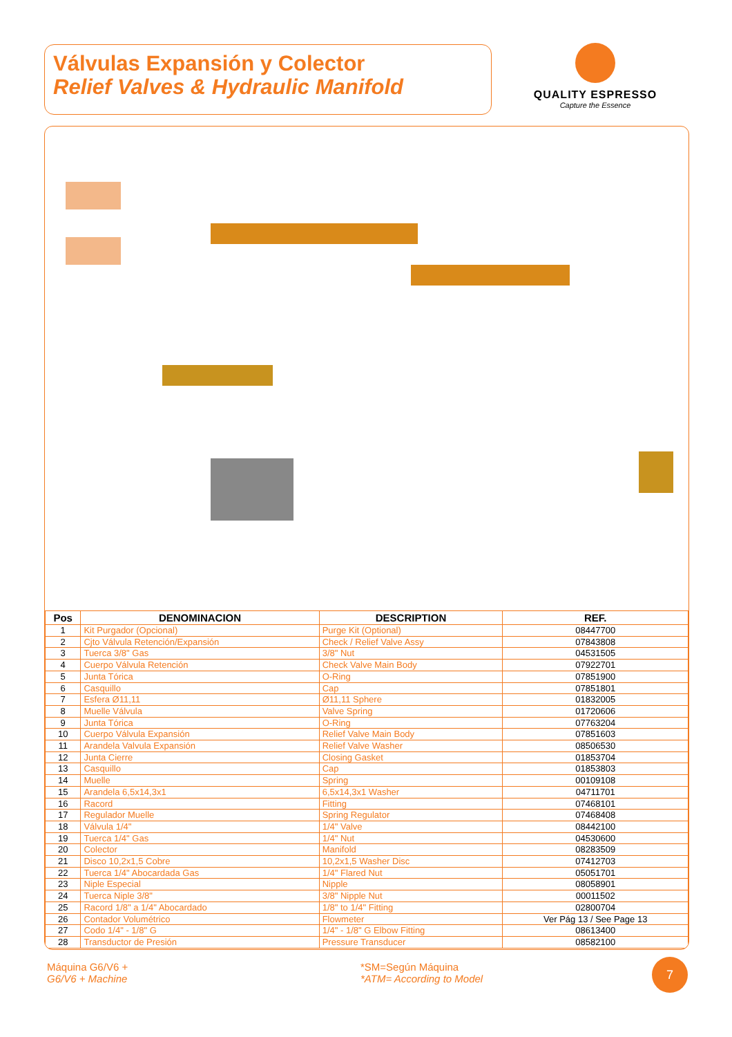Válvulas Expansión y Colector
Relief Valves & Hydraulic Manifold
QUALITY ESPRESSO
Capture the Essence
| Pos | DENOMINACION | DESCRIPTION | REF. |
| --- | --- | --- | --- |
| 1 | Kit Purgador (Opcional) | Purge Kit (Optional) | 08447700 |
| 2 | Cjto Válvula Retención/Expansión | Check / Relief Valve Assy | 07843808 |
| 3 | Tuerca 3/8" Gas | 3/8" Nut | 04531505 |
| 4 | Cuerpo Válvula Retención | Check Valve Main Body | 07922701 |
| 5 | Junta Tórica | O-Ring | 07851900 |
| 6 | Casquillo | Cap | 07851801 |
| 7 | Esfera Ø11,11 | Ø11,11 Sphere | 01832005 |
| 8 | Muelle Válvula | Valve Spring | 01720606 |
| 9 | Junta Tórica | O-Ring | 07763204 |
| 10 | Cuerpo Válvula Expansión | Relief Valve Main Body | 07851603 |
| 11 | Arandela Valvula Expansión | Relief Valve Washer | 08506530 |
| 12 | Junta Cierre | Closing Gasket | 01853704 |
| 13 | Casquillo | Cap | 01853803 |
| 14 | Muelle | Spring | 00109108 |
| 15 | Arandela 6,5x14,3x1 | 6,5x14,3x1 Washer | 04711701 |
| 16 | Racord | Fitting | 07468101 |
| 17 | Regulador Muelle | Spring Regulator | 07468408 |
| 18 | Válvula 1/4" | 1/4" Valve | 08442100 |
| 19 | Tuerca 1/4" Gas | 1/4" Nut | 04530600 |
| 20 | Colector | Manifold | 08283509 |
| 21 | Disco 10,2x1,5 Cobre | 10,2x1,5 Washer Disc | 07412703 |
| 22 | Tuerca 1/4" Abocardada Gas | 1/4" Flared Nut | 05051701 |
| 23 | Niple Especial | Nipple | 08058901 |
| 24 | Tuerca Niple 3/8" | 3/8" Nipple Nut | 00011502 |
| 25 | Racord 1/8" a 1/4" Abocardado | 1/8" to 1/4" Fitting | 02800704 |
| 26 | Contador Volumétrico | Flowmeter | Ver Pág 13 / See Page 13 |
| 27 | Codo 1/4" - 1/8" G | 1/4" - 1/8" G Elbow Fitting | 08613400 |
| 28 | Transductor de Presión | Pressure Transducer | 08582100 |
Máquina G6/V6 +
G6/V6 + Machine
*SM=Según Máquina
*ATM= According to Model
7